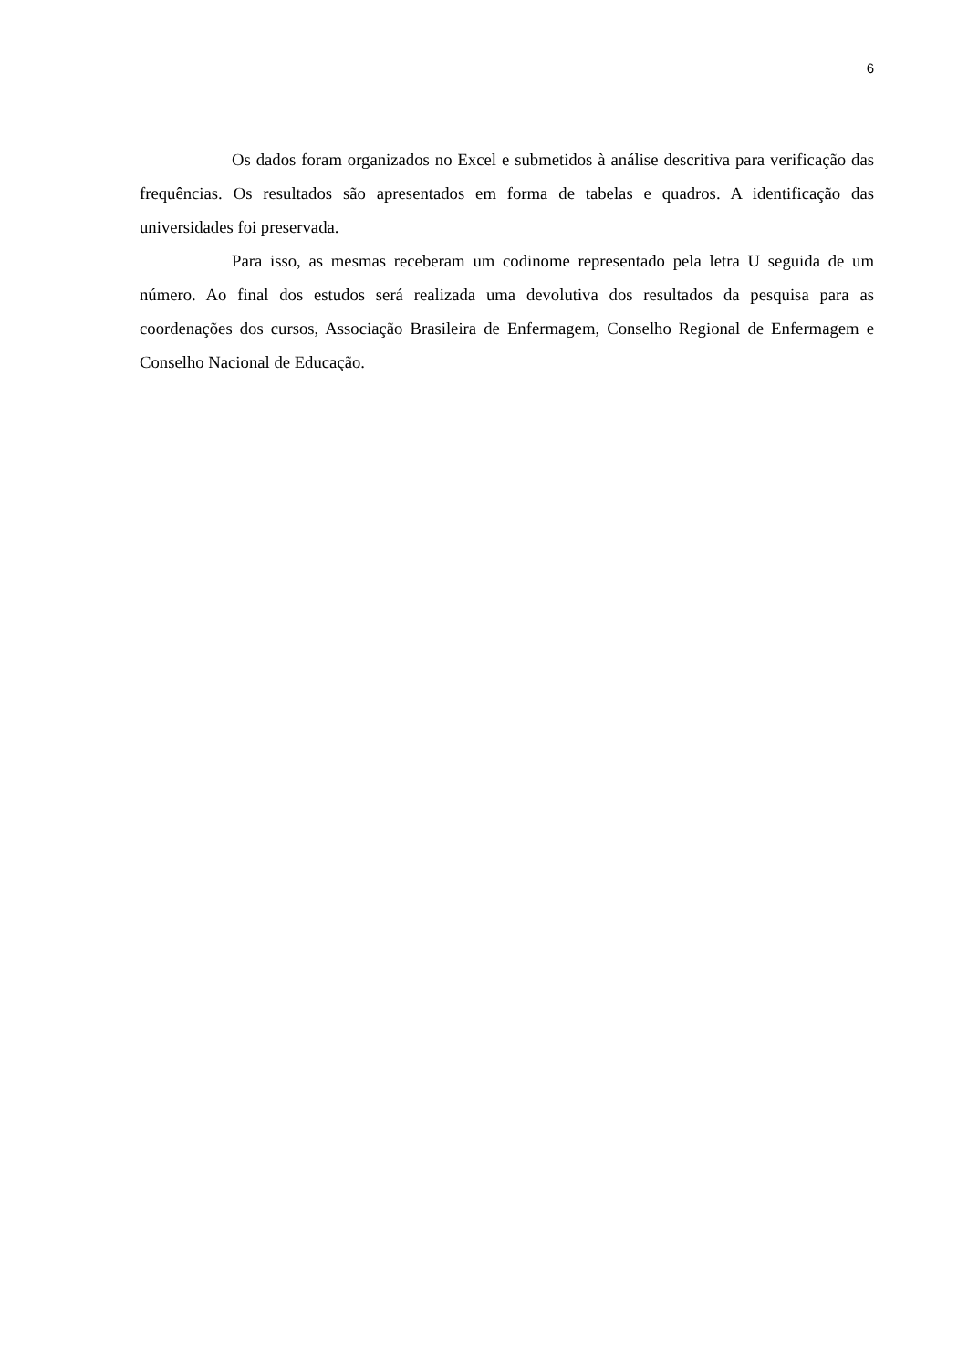6
Os dados foram organizados no Excel e submetidos à análise descritiva para verificação das frequências. Os resultados são apresentados em forma de tabelas e quadros. A identificação das universidades foi preservada.
Para isso, as mesmas receberam um codinome representado pela letra U seguida de um número. Ao final dos estudos será realizada uma devolutiva dos resultados da pesquisa para as coordenações dos cursos, Associação Brasileira de Enfermagem, Conselho Regional de Enfermagem e Conselho Nacional de Educação.